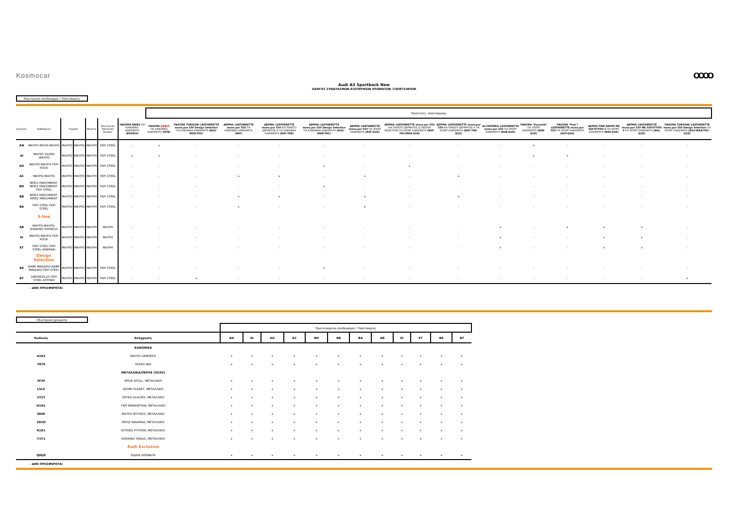Kosmocar OOOO
Audi A3 Sportback New
ΟΔΗΓΟΣ ΣΥΝΔΥΑΣΜΩΝ ΕΞΩΤΕΡΙΚΩΝ ΧΡΩΜΑΤΩΝ /ΤΑΠΕΤΣΑΡΙΩΝ
Εσωτερικοί συνδυασμοί / Ταπετσαρίες
| | | | | | | | Ποιότητες ταπετσαρίας | | | | | | | | | | | | | |
| Κωδικός | Καθίσματα | Ταμπλό | | Μοκέτα | Εσωτερική Επένδυση Οροφής | ΥΦΑΣΜΑ INDEX ΓΙΑ ΚΑΝΟΝΙΚΑ ΚΑΘΙΣΜΑΤΑ (ΒΑΣΙΚΟ) | ΥΦΑΣΜΑ DEBUT ΓΙΑ ΚΑΝΟΝΙΚΑ ΚΑΘΙΣΜΑΤΑ (N7B) | ΥΦΑΣΜΑ TORSION/ LEATHERETTE mono.pur 550 Design Selection ΓΙΑ ΚΑΝΟΝΙΚΑ ΚΑΘΙΣΜΑΤΑ (N2U-WK8/7HC) | ΔΕΡΜΑ/ LEATHERETTE mono.pur 550 ΓΙΑ ΚΑΝΟΝΙΚΑ ΚΑΘΙΣΜΑΤΑ (N4F) | ΔΕΡΜΑ/ LEATHERETTE mono.pur 550 ΚΑΙ ΠΑΚΕΤΟ ΔΕΡΜΑΤΟΣ 4 ΓΙΑ ΚΑΝΟΝΙΚΑ ΚΑΘΙΣΜΑΤΑ (N4F-7HE) | ΔΕΡΜΑ/ LEATHERETTE mono.pur 550 Design Selection ΓΙΑ ΚΑΝΟΝΙΚΑ ΚΑΘΙΣΜΑΤΑ (N1D-WK8/7HC) | ΔΕΡΜΑ/ LEATHERETTE mono.pur 550 ΓΙΑ SPORT ΚΑΘΙΣΜΑΤΑ (N4F-Q1D) | ΔΕΡΜΑ/ LEATHERETTE mono.pur 550 ΚΑΙ ΠΑΚΕΤΟ ΔΕΡΜΑΤΟΣ 2/ DESIGN SELECTION ΓΙΑ SPORT ΚΑΘΙΣΜΑΤΑ (N4F-7HC/WK8-Q1D) | ΔΕΡΜΑ/ LEATHERETTE mono.pur 550 ΚΑΙ ΠΑΚΕΤΟ ΔΕΡΜΑΤΟΣ 4 ΓΙΑ SPORT ΚΑΘΙΣΜΑΤΑ (N4F-7HE-Q1D) | ALCANTARA/ LEATHERETTE mono.pur 550 ΓΙΑ SPORT ΚΑΘΙΣΜΑΤΑ (N2B-Q1D) | ΥΦΑΣΜΑ "Dynamik" ΓΙΑ SPORT ΚΑΘΙΣΜΑΤΑ (N5B-Q1D) | ΥΦΑΣΜΑ "Puls"/ LEATHERETTE mono.pur 550 ΓΙΑ SPORT ΚΑΘΙΣΜΑΤΑ (N2Y-Q1D) | ΔΕΡΜΑ FINE NAPPA ΜΕ ΛΟΓΟΤΥΠΟ S ΓΙΑ SPORT ΚΑΘΙΣΜΑΤΑ (N4X-Q1D) | ΔΕΡΜΑ/ LEATHERETTE mono.pur 550 ΜΕ ΛΟΓΟΤΥΠΟ S ΓΙΑ SPORT ΚΑΘΙΣΜΑΤΑ (N4L-Q1D) | ΥΦΑΣΜΑ TORSION/ LEATHERETTE mono.pur 550 Design Selection ΓΙΑ SPORT ΚΑΘΙΣΜΑΤΑ (N2U-WK8/7HC-Q1D) |
| AN | ΜΑΥΡΟ ΜΠΛΕ-ΜΑΥΡΟ | ΜΑΥΡΟ | ΜΑΥΡΟ | ΜΑΥΡΗ | ΓΚΡΙ STEEL | - | + | - | - | - | - | - | - | - | - | + | - | - | - | - |
| AI | ΜΑΥΡΟ SILVER -ΜΑΥΡΟ | ΜΑΥΡΟ | ΜΑΥΡΟ | ΜΑΥΡΗ | ΓΚΡΙ STEEL | + | + | - | - | - | - | - | - | - | - | + | + | - | - | - |
| AO | ΜΑΥΡΟ-ΜΑΥΡΟ-ΓΚΡΙ ROCK | ΜΑΥΡΟ | ΜΑΥΡΟ | ΜΑΥΡΗ | ΓΚΡΙ STEEL | - | - | - | - | - | + | - | + | - | - | - | - | - | - | - |
| AC | ΜΑΥΡΟ-ΜΑΥΡΟ | ΜΑΥΡΟ | ΜΑΥΡΟ | ΜΑΥΡΗ | ΓΚΡΙ STEEL | - | - | - | + | + | - | + | - | + | - | - | - | - | - | - |
| BH | ΜΠΕΖ PARCHMENT-ΜΠΕΖ PARCHMENT-ΓΚΡΙ STEEL | ΜΑΥΡΟ | ΜΑΥΡΟ | ΜΑΥΡΗ | ΓΚΡΙ STEEL | - | - | - | - | - | + | - | - | - | - | - | - | - | - | - |
| BB | ΜΠΕΖ PARCHMENT-ΜΠΕΖ PARCHMENT | ΜΑΥΡΟ | ΜΑΥΡΟ | ΜΑΥΡΗ | ΓΚΡΙ STEEL | - | - | - | + | + | - | + | - | + | - | - | - | - | - | - |
| BA | ΓΚΡΙ STEEL-ΓΚΡΙ STEEL | ΜΑΥΡΟ | ΜΑΥΡΟ | ΜΑΥΡΗ | ΓΚΡΙ STEEL | - | - | - | + | - | - | + | - | - | - | - | - | - | - | - |
| | S-line | | | | | | | | | | | | | | | | | | | |
| AR | ΜΑΥΡΟ-ΜΑΥΡΟ-ΚΟΚΚΙΝΟ EXPRESS | ΜΑΥΡΟ | ΜΑΥΡΟ | ΜΑΥΡΗ | ΜΑΥΡΗ | - | - | - | - | - | - | - | - | - | + | - | + | + | + | - |
| EI | ΜΑΥΡΟ-ΜΑΥΡΟ-ΓΚΡΙ ROCK | ΜΑΥΡΟ | ΜΑΥΡΟ | ΜΑΥΡΗ | ΜΑΥΡΗ | - | - | - | - | - | - | - | - | - | + | - | - | + | + | - |
| ET | ΓΚΡΙ STEEL-ΓΚΡΙ STEEL-ΑΝΘΡΑΚΙ | ΜΑΥΡΟ | ΜΑΥΡΟ | ΜΑΥΡΗ | ΜΑΥΡΗ | - | - | - | - | - | - | - | - | - | + | - | - | + | + | - |
| | Design Selection | | | | | | | | | | | | | | | | | | | |
| BS | ΚΑΦΕ MADURO-ΚΑΦΕ MADURO-ΓΚΡΙ STEEL | ΜΑΥΡΟ | ΜΑΥΡΟ | ΜΑΥΡΗ | ΓΚΡΙ STEEL | - | - | - | - | - | + | - | - | - | - | - | - | - | - | - |
| BT | LIMONCELLO-ΓΚΡΙ STEEL-ΚΙΤΡΙΝΟ | ΜΑΥΡΟ | ΜΑΥΡΟ | ΜΑΥΡΗ | ΓΚΡΙ STEEL | - | - | + | - | - | - | - | - | - | - | - | - | - | - | + |
- ΔΕΝ ΠΡΟΣΦΕΡΕΤΑΙ
Εξωτερικά χρώματα
| | | Προτεινόμενοι συνδυασμοί / Ταπετσαρίες | | | | | | | | | | | |
| Κωδικός | Απόχρωση | AN | AI | AO | AC | BH | BB | BA | AR | EI | ET | BS | BT |
| | ΚΑΝΟΝΙΚΑ | | | | | | | | | | | | |
| A2A2 | ΜΑΥΡΟ ΛΑΜΠΕΡΟ | + | + | + | + | + | + | + | + | + | + | + | + |
| T9T9 | ΛΕΥΚΟ IBIS | + | + | + | + | + | + | + | + | + | + | + | + |
| | ΜΕΤΑΛΛΙΚΑ/ΠΕΡΛΕ (XXXX) | | | | | | | | | | | | |
| 3F3F | ΜΠΛΕ ATOLL, ΜΕΤΑΛΛΙΚΟ | + | + | + | + | + | + | + | + | + | + | + | + |
| L5L5 | ΑΣΗΜΙ FLORET, ΜΕΤΑΛΛΙΚΟ | + | + | + | + | + | + | + | + | + | + | + | + |
| 2Y2Y | ΛΕΥΚΟ GLACIER, ΜΕΤΑΛΛΙΚΟ | + | + | + | + | + | + | + | + | + | + | + | + |
| H1H1 | ΓΚΡΙ MANHATTAN, ΜΕΤΑΛΛΙΚΟ | + | + | + | + | + | + | + | + | + | + | + | + |
| 0E0E | ΜΑΥΡΟ MYTHOS, ΜΕΤΑΛΛΙΚΟ | + | + | + | + | + | + | + | + | + | + | + | + |
| 2D2D | ΜΠΛΕ NAVARRA, ΜΕΤΑΛΛΙΚΟ | + | + | + | + | + | + | + | + | + | + | + | + |
| R1R1 | ΚΙΤΡΙΝΟ PYTHON, ΜΕΤΑΛΛΙΚΟ | + | + | + | + | + | + | + | + | + | + | + | + |
| Y1Y1 | ΚΟΚΚΙΝΟ TANGO, ΜΕΤΑΛΛΙΚΟ | + | + | + | + | + | + | + | + | + | + | + | + |
| | Audi Exclusive | | | | | | | | | | | | |
| Q0Q0 | ΕΙΔΙΚΑ ΧΡΩΜΑΤΑ | + | + | + | + | + | + | + | + | + | + | + | + |
- ΔΕΝ ΠΡΟΣΦΕΡΕΤΑΙ